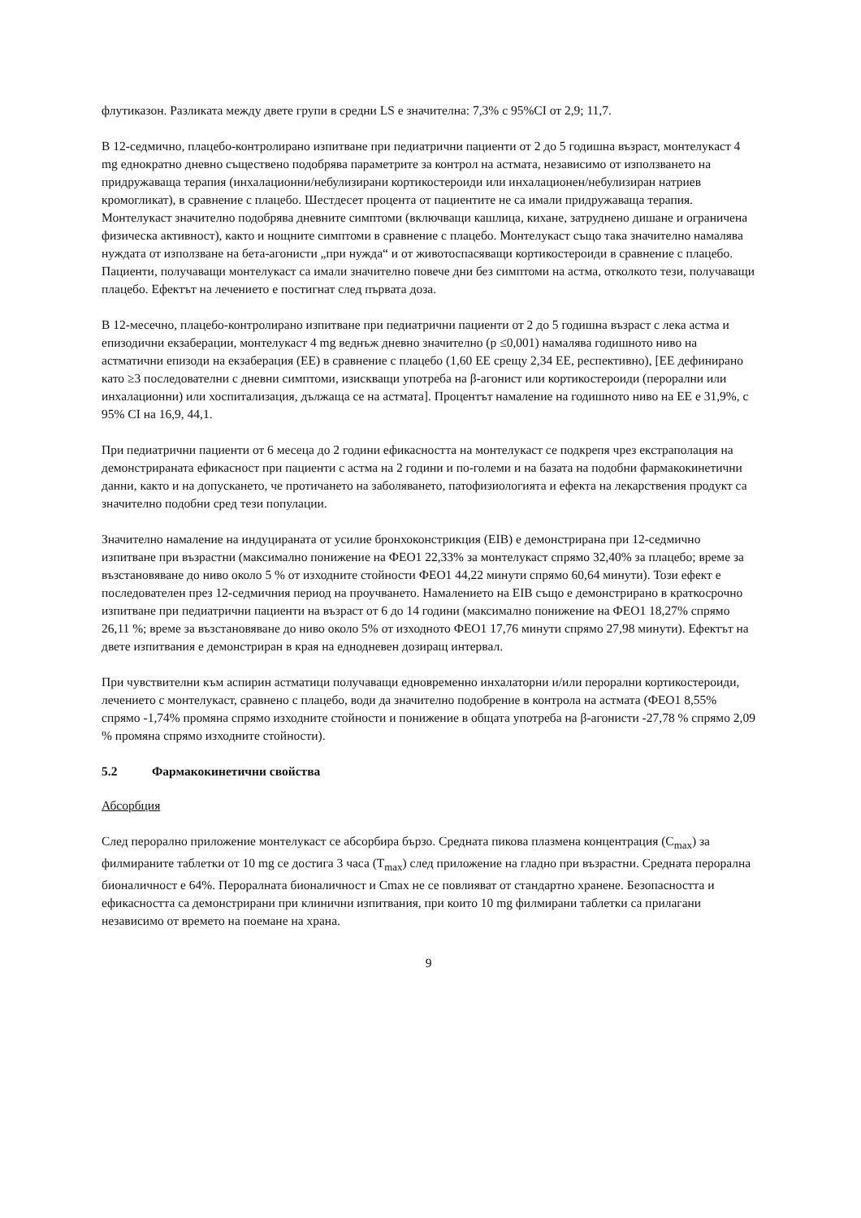флутиказон. Разликата между двете групи в средни LS е значителна: 7,3% с 95%CI от 2,9; 11,7.
В 12-седмично, плацебо-контролирано изпитване при педиатрични пациенти от 2 до 5 годишна възраст, монтелукаст 4 mg еднократно дневно съществено подобрява параметрите за контрол на астмата, независимо от използването на придружаваща терапия (инхалационни/небулизирани кортикостероиди или инхалационен/небулизиран натриев кромогликат), в сравнение с плацебо. Шестдесет процента от пациентите не са имали придружаваща терапия. Монтелукаст значително подобрява дневните симптоми (включващи кашлица, кихане, затруднено дишане и ограничена физическа активност), както и нощните симптоми в сравнение с плацебо. Монтелукаст също така значително намалява нуждата от използване на бета-агонисти „при нужда“ и от животоспасяващи кортикостероиди в сравнение с плацебо. Пациенти, получаващи монтелукаст са имали значително повече дни без симптоми на астма, отколкото тези, получаващи плацебо. Ефектът на лечението е постигнат след първата доза.
В 12-месечно, плацебо-контролирано изпитване при педиатрични пациенти от 2 до 5 годишна възраст с лека астма и епизодични екзаберации, монтелукаст 4 mg веднъж дневно значително (p ≤0,001) намалява годишното ниво на астматични епизоди на екзаберация (ЕЕ) в сравнение с плацебо (1,60 ЕЕ срещу 2,34 ЕЕ, респективно), [ЕЕ дефинирано като ≥3 последователни с дневни симптоми, изискващи употреба на β-агонист или кортикостероиди (перорални или инхалационни) или хоспитализация, дължаща се на астмата]. Процентът намаление на годишното ниво на ЕЕ е 31,9%, с 95% CI на 16,9, 44,1.
При педиатрични пациенти от 6 месеца до 2 години ефикасността на монтелукаст се подкрепя чрез екстраполация на демонстрираната ефикасност при пациенти с астма на 2 години и по-големи и на базата на подобни фармакокинетични данни, както и на допускането, че протичането на заболяването, патофизиологията и ефекта на лекарствения продукт са значително подобни сред тези популации.
Значително намаление на индуцираната от усилие бронхоконстрикция (EIB) е демонстрирана при 12-седмично изпитване при възрастни (максимално понижение на ФЕО1 22,33% за монтелукаст спрямо 32,40% за плацебо; време за възстановяване до ниво около 5 % от изходните стойности ФЕО1 44,22 минути спрямо 60,64 минути). Този ефект е последователен през 12-седмичния период на проучването. Намалението на EIB също е демонстрирано в краткосрочно изпитване при педиатрични пациенти на възраст от 6 до 14 години (максимално понижение на ФЕО1 18,27% спрямо 26,11 %; време за възстановяване до ниво около 5% от изходното ФЕО1 17,76 минути спрямо 27,98 минути). Ефектът на двете изпитвания е демонстриран в края на еднодневен дозиращ интервал.
При чувствителни към аспирин астматици получаващи едновременно инхалаторни и/или перорални кортикостероиди, лечението с монтелукаст, сравнено с плацебо, води да значително подобрение в контрола на астмата (ФЕО1 8,55% спрямо -1,74% промяна спрямо изходните стойности и понижение в общата употреба на β-агонисти -27,78 % спрямо 2,09 % промяна спрямо изходните стойности).
5.2 Фармакокинетични свойства
Абсорбция
След перорално приложение монтелукаст се абсорбира бързо. Средната пикова плазмена концентрация (C<sub>max</sub>) за филмираните таблетки от 10 mg се достига 3 часа (T<sub>max</sub>) след приложение на гладно при възрастни. Средната перорална бионаличност е 64%. Пероралната бионаличност и Cmax не се повлияват от стандартно хранене. Безопасността и ефикасността са демонстрирани при клинични изпитвания, при които 10 mg филмирани таблетки са прилагани независимо от времето на поемане на храна.
9